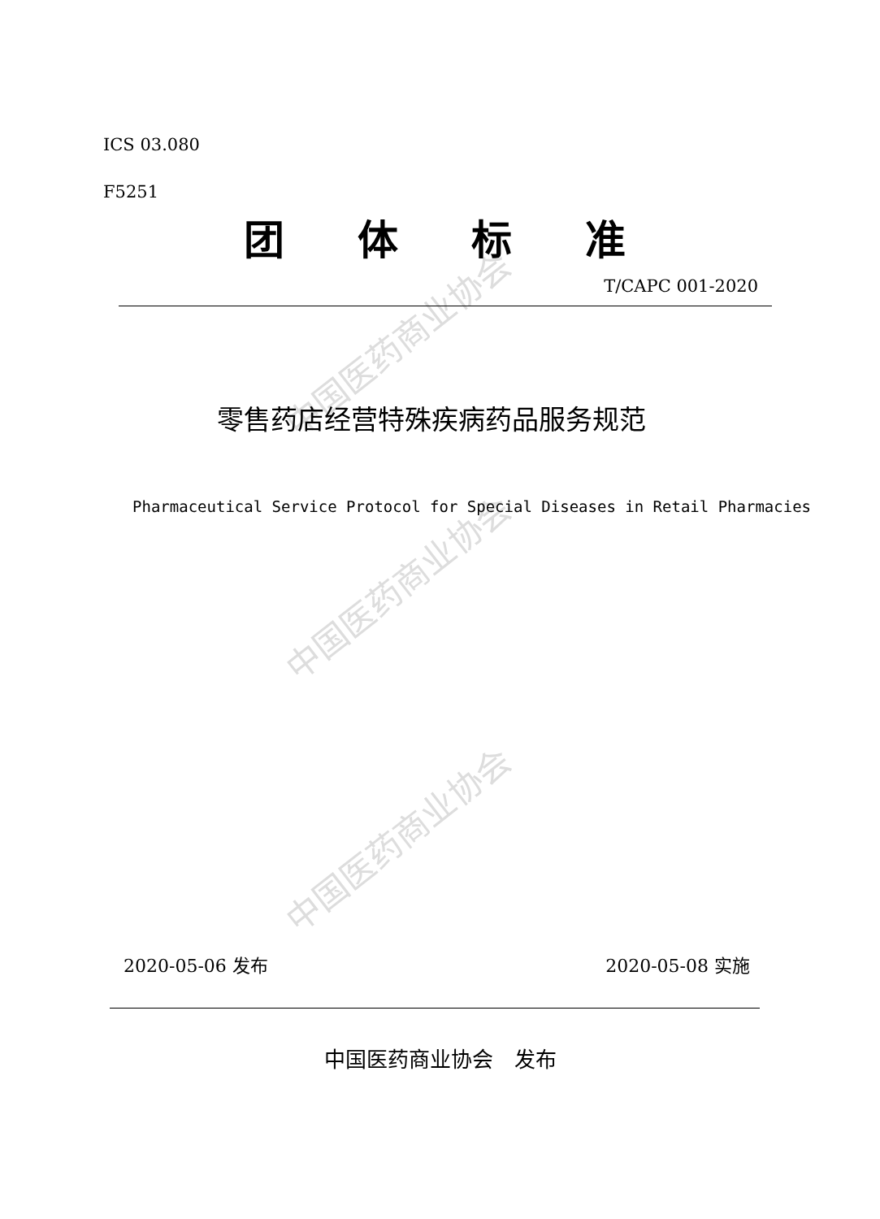中国医药商业协会
中国医药商业协会
中国医药商业协会
ICS 03.080
F5251
团体标准
T/CAPC 001-2020
零售药店经营特殊疾病药品服务规范
Pharmaceutical Service Protocol for Special Diseases in Retail Pharmacies
2020-05-06 发布 2020-05-08 实施
中国医药商业协会　发布